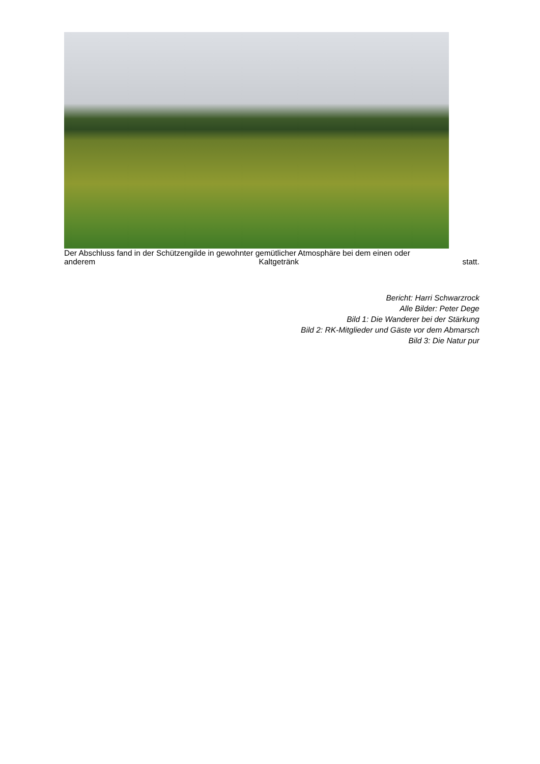Der Abschluss fand in der Schützengilde in gewohnter gemütlicher Atmosphäre bei dem einen oder
anderem Kaltgetränk statt.
Bericht: Harri Schwarzrock
Alle Bilder: Peter Dege
Bild 1: Die Wanderer bei der Stärkung
Bild 2: RK-Mitglieder und Gäste vor dem Abmarsch
Bild 3: Die Natur pur